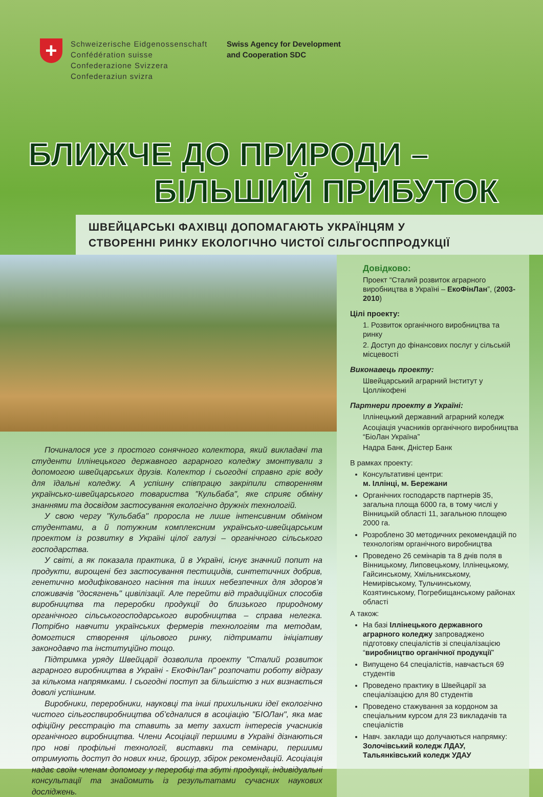+
Schweizerische Eidgenossenschaft
Confédération suisse
Confederazione Svizzera
Confederaziun svizra
Swiss Agency for Development
and Cooperation SDC
БЛИЖЧЕ ДО ПРИРОДИ –
БІЛЬШИЙ ПРИБУТОК
ШВЕЙЦАРСЬКІ ФАХІВЦІ ДОПОМАГАЮТЬ УКРАЇНЦЯМ У
СТВОРЕННІ РИНКУ ЕКОЛОГІЧНО ЧИСТОЇ СІЛЬГОСППРОДУКЦІЇ
Починалося усе з простого сонячного колектора, який викладачі та студенти Іллінецького державного аграрного коледжу змонтували з допомогою швейцарських друзів. Колектор і сьогодні справно гріє воду для їдальні коледжу. А успішну співпрацю закріпили створенням українсько-швейцарського товариства "Кульбаба", яке сприяє обміну знаннями та досвідом застосування екологічно дружніх технологій.
У свою чергу "Кульбаба" проросла не лише інтенсивним обміном студентами, а й потужним комплексним українсько-швейцарським проектом із розвитку в Україні цілої галузі – органічного сільського господарства.
У світі, а як показала практика, й в Україні, існує значний попит на продукти, вирощені без застосування пестицидів, синтетичних добрив, генетично модифікованого насіння та інших небезпечних для здоров’я споживачів "досягнень" цивілізації. Але перейти від традиційних способів виробництва та переробки продукції до близького природному органічного сільськогосподарського виробництва – справа нелегка. Потрібно навчити українських фермерів технологіям та методам, домогтися створення цільового ринку, підтримати ініціативу законодавчо та інституційно тощо.
Підтримка уряду Швейцарії дозволила проекту "Сталий розвиток аграрного виробництва в Україні - ЕкоФінЛан" розпочати роботу відразу за кількома напрямками. І сьогодні поступ за більшістю з них визнається доволі успішним.
Виробники, переробники, науковці та інші прихильники ідеї екологічно чистого сільгоспвиробництва об’єдналися в асоціацію "БІОЛан", яка має офіційну реєстрацію та ставить за мету захист інтересів учасників органічного виробництва. Члени Асоціації першими в Україні дізнаються про нові профільні технології, виставки та семінари, першими отримують доступ до нових книг, брошур, збірок рекомендацій. Асоціація надає своїм членам допомогу у переробці та збуті продукції, індивідуальні консультації та знайомить із результатами сучасних наукових досліджень.
Довідково:
Проект “Сталий розвиток аграрного виробництва в Україні – ЕкоФінЛан”, (2003-2010)
Цілі проекту:
1. Розвиток органічного виробництва та ринку
2. Доступ до фінансових послуг у сільській місцевості
Виконавець проекту:
Швейцарський аграрний Інститут у Цоллікофені
Партнери проекту в Україні:
Іллінецький державний аграрний коледж
Асоціація учасників органічного виробництва “БіоЛан Україна”
Надра Банк, Дністер Банк
В рамках проекту:
Консультативні центри:
м. Іллінці, м. Бережани
Органічних господарств партнерів 35, загальна площа 6000 га, в тому числі у Вінницькій області 11, загальною площею 2000 га.
Розроблено 30 методичних рекомендацій по технологіям органічного виробництва
Проведено 26 семінарів та 8 днів поля в Вінницькому, Липовецькому, Іллінецькому, Гайсинському, Хмільникському, Немирівському, Тульчинському, Козятинському, Погребищанському районах області
А також:
На базі Іллінецького державного аграрного коледжу запроваджено підготовку спеціалістів зі спеціалізацією “виробництво органічної продукції”
Випущено 64 спеціалістів, навчається 69 студентів
Проведено практику в Швейцарії за спеціалізацією для 80 студентів
Проведено стажування за кордоном за спеціальним курсом для 23 викладачів та спеціалістів
Навч. заклади що долучаються напрямку: Золочівський коледж ЛДАУ, Тальянківський коледж УДАУ